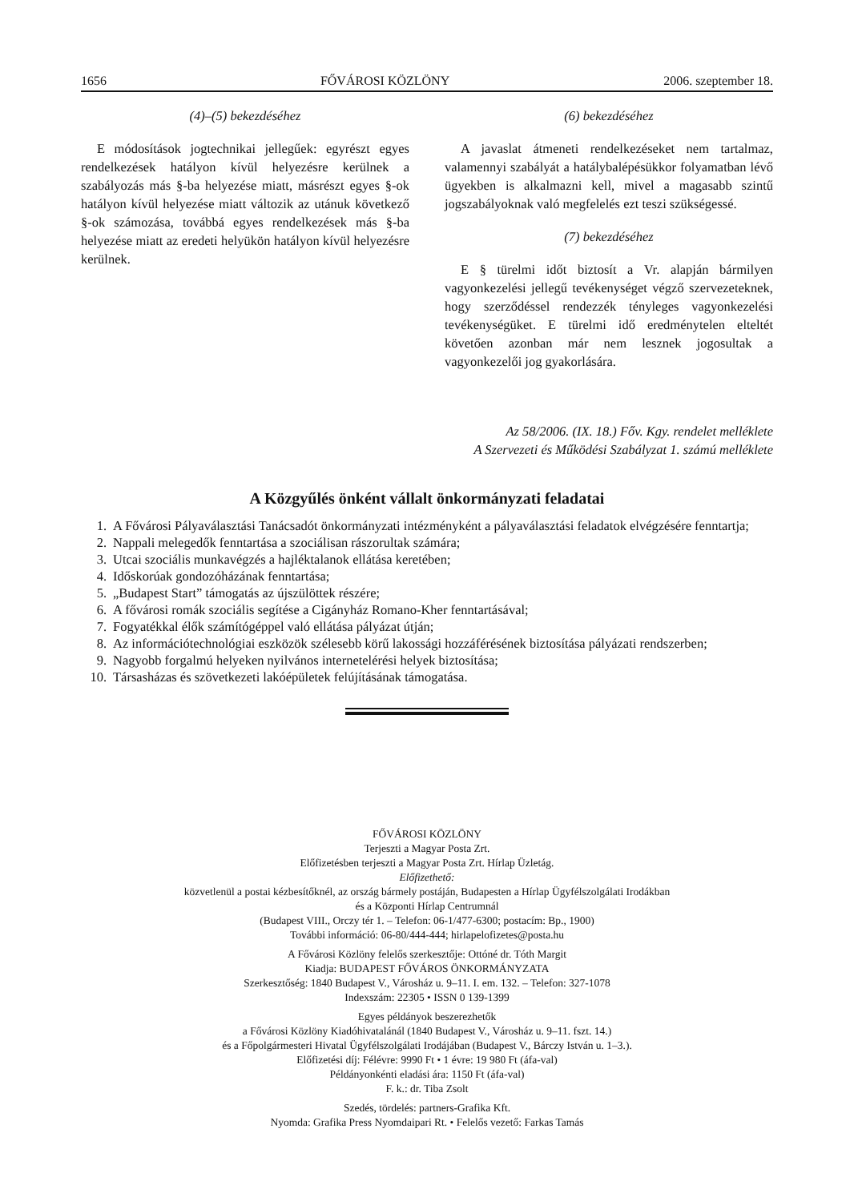1656 FŐVÁROSI KÖZLÖNY 2006. szeptember 18.
(4)–(5) bekezdéséhez
E módosítások jogtechnikai jellegűek: egyrészt egyes rendelkezések hatályon kívül helyezésre kerülnek a szabályozás más §-ba helyezése miatt, másrészt egyes §-ok hatályon kívül helyezése miatt változik az utánuk következő §-ok számozása, továbbá egyes rendelkezések más §-ba helyezése miatt az eredeti helyükön hatályon kívül helyezésre kerülnek.
(6) bekezdéséhez
A javaslat átmeneti rendelkezéseket nem tartalmaz, valamennyi szabályát a hatálybalépésükkor folyamatban lévő ügyekben is alkalmazni kell, mivel a magasabb szintű jogszabályoknak való megfelelés ezt teszi szükségessé.
(7) bekezdéséhez
E § türelmi időt biztosít a Vr. alapján bármilyen vagyonkezelési jellegű tevékenységet végző szervezeteknek, hogy szerződéssel rendezzék tényleges vagyonkezelési tevékenységüket. E türelmi idő eredménytelen elteltét követően azonban már nem lesznek jogosultak a vagyonkezelői jog gyakorlására.
Az 58/2006. (IX. 18.) Főv. Kgy. rendelet melléklete
A Szervezeti és Működési Szabályzat 1. számú melléklete
A Közgyűlés önként vállalt önkormányzati feladatai
1. A Fővárosi Pályaválasztási Tanácsadót önkormányzati intézményként a pályaválasztási feladatok elvégzésére fenntartja;
2. Nappali melegedők fenntartása a szociálisan rászorultak számára;
3. Utcai szociális munkavégzés a hajléktalanok ellátása keretében;
4. Időskorúak gondozóházának fenntartása;
5. „Budapest Start” támogatás az újszülöttek részére;
6. A fővárosi romák szociális segítése a Cigányház Romano-Kher fenntartásával;
7. Fogyatékkal élők számítógéppel való ellátása pályázat útján;
8. Az információtechnológiai eszközök szélesebb körű lakossági hozzáférésének biztosítása pályázati rendszerben;
9. Nagyobb forgalmú helyeken nyilvános internetelérési helyek biztosítása;
10. Társasházas és szövetkezeti lakóépületek felújításának támogatása.
FŐVÁROSI KÖZLÖNY
Terjeszti a Magyar Posta Zrt.
Előfizetésben terjeszti a Magyar Posta Zrt. Hírlap Üzletág.
Előfizethető:
közvetlenül a postai kézbesítőknél, az ország bármely postáján, Budapesten a Hírlap Ügyfélszolgálati Irodákban
és a Központi Hírlap Centrumnál
(Budapest VIII., Orczy tér 1. – Telefon: 06-1/477-6300; postacím: Bp., 1900)
További információ: 06-80/444-444; hirlapelofizetes@posta.hu
A Fővárosi Közlöny felelős szerkesztője: Ottóné dr. Tóth Margit
Kiadja: BUDAPEST FŐVÁROS ÖNKORMÁNYZATA
Szerkesztőség: 1840 Budapest V., Városház u. 9–11. I. em. 132. – Telefon: 327-1078
Indexszám: 22305 • ISSN 0 139-1399
Egyes példányok beszerezhetők
a Fővárosi Közlöny Kiadóhivatalánál (1840 Budapest V., Városház u. 9–11. fszt. 14.)
és a Főpolgármesteri Hivatal Ügyfélszolgálati Irodájában (Budapest V., Bárczy István u. 1–3.).
Előfizetési díj: Félévre: 9990 Ft • 1 évre: 19 980 Ft (áfa-val)
Példányonkénti eladási ára: 1150 Ft (áfa-val)
F. k.: dr. Tiba Zsolt
Szedés, tördelés: partners-Grafika Kft.
Nyomda: Grafika Press Nyomdaipari Rt. • Felelős vezető: Farkas Tamás